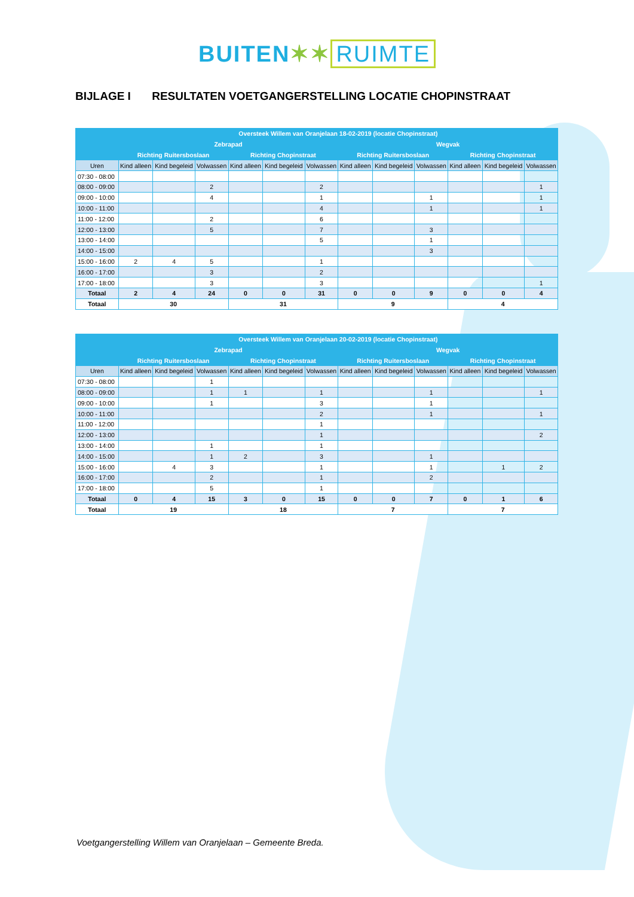BUITEN✶✶ RUIMTE
BIJLAGE I RESULTATEN VOETGANGERSTELLING LOCATIE CHOPINSTRAAT
| | Oversteek Willem van Oranjelaan 18-02-2019 (locatie Chopinstraat) | | | | | | | | | | | |
| --- | --- | --- | --- | --- | --- | --- | --- | --- | --- | --- | --- | --- |
| | Zebrapad | | | | | | Wegvak | | | | | |
| | Richting Ruitersboslaan | | | Richting Chopinstraat | | | Richting Ruitersboslaan | | | Richting Chopinstraat | | |
| Uren | Kind alleen | Kind begeleid | Volwassen | Kind alleen | Kind begeleid | Volwassen | Kind alleen | Kind begeleid | Volwassen | Kind alleen | Kind begeleid | Volwassen |
| 07:30 - 08:00 | | | | | | | | | | | | |
| 08:00 - 09:00 | | | 2 | | | 2 | | | | | | 1 |
| 09:00 - 10:00 | | | 4 | | | 1 | | | 1 | | | 1 |
| 10:00 - 11:00 | | | | | | 4 | | | 1 | | | 1 |
| 11:00 - 12:00 | | | 2 | | | 6 | | | | | | |
| 12:00 - 13:00 | | | 5 | | | 7 | | | 3 | | | |
| 13:00 - 14:00 | | | | | | 5 | | | 1 | | | |
| 14:00 - 15:00 | | | | | | | | | 3 | | | |
| 15:00 - 16:00 | 2 | 4 | 5 | | | 1 | | | | | | |
| 16:00 - 17:00 | | | 3 | | | 2 | | | | | | |
| 17:00 - 18:00 | | | 3 | | | 3 | | | | | | 1 |
| Totaal | 2 | 4 | 24 | 0 | 0 | 31 | 0 | 0 | 9 | 0 | 0 | 4 |
| Totaal | 30 | | | 31 | | | 9 | | | 4 | | |
| | Oversteek Willem van Oranjelaan 20-02-2019 (locatie Chopinstraat) | | | | | | | | | | | |
| --- | --- | --- | --- | --- | --- | --- | --- | --- | --- | --- | --- | --- |
| | Zebrapad | | | | | | Wegvak | | | | | |
| | Richting Ruitersboslaan | | | Richting Chopinstraat | | | Richting Ruitersboslaan | | | Richting Chopinstraat | | |
| Uren | Kind alleen | Kind begeleid | Volwassen | Kind alleen | Kind begeleid | Volwassen | Kind alleen | Kind begeleid | Volwassen | Kind alleen | Kind begeleid | Volwassen |
| 07:30 - 08:00 | | | 1 | | | | | | | | | |
| 08:00 - 09:00 | | | 1 | 1 | | 1 | | | 1 | | | 1 |
| 09:00 - 10:00 | | | 1 | | | 3 | | | 1 | | | |
| 10:00 - 11:00 | | | | | | 2 | | | 1 | | | 1 |
| 11:00 - 12:00 | | | | | | 1 | | | | | | |
| 12:00 - 13:00 | | | | | | 1 | | | | | | 2 |
| 13:00 - 14:00 | | | 1 | | | 1 | | | | | | |
| 14:00 - 15:00 | | | 1 | 2 | | 3 | | | 1 | | | |
| 15:00 - 16:00 | | 4 | 3 | | | 1 | | | 1 | | 1 | 2 |
| 16:00 - 17:00 | | | 2 | | | 1 | | | 2 | | | |
| 17:00 - 18:00 | | | 5 | | | 1 | | | | | | |
| Totaal | 0 | 4 | 15 | 3 | 0 | 15 | 0 | 0 | 7 | 0 | 1 | 6 |
| Totaal | 19 | | | 18 | | | 7 | | | 7 | | |
Voetgangerstelling Willem van Oranjelaan – Gemeente Breda.